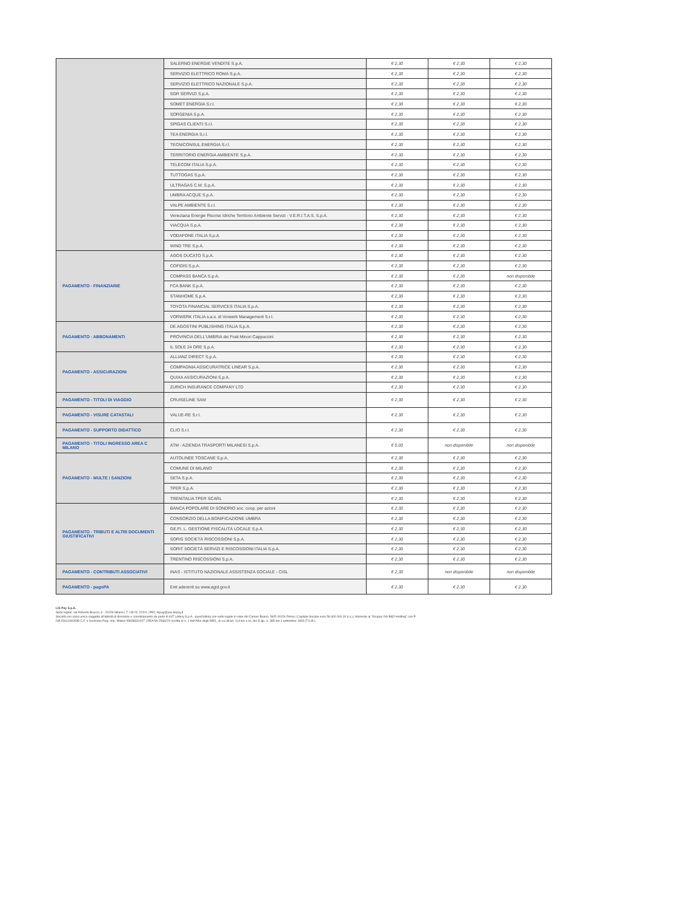| | SALERNO ENERGIE VENDITE S.p.A. | € 2,30 | € 2,30 | € 2,30 |
| | SERVIZIO ELETTRICO ROMA S.p.A. | € 2,30 | € 2,30 | € 2,30 |
| | SERVIZIO ELETTRICO NAZIONALE S.p.A. | € 2,30 | € 2,30 | € 2,30 |
| | SGR SERVIZI S.p.A. | € 2,30 | € 2,30 | € 2,30 |
| | SOMET ENERGIA S.r.l. | € 2,30 | € 2,30 | € 2,30 |
| | SORGENIA S.p.A. | € 2,30 | € 2,30 | € 2,30 |
| | SPIGAS CLIENTI S.r.l. | € 2,30 | € 2,30 | € 2,30 |
| | TEA ENERGIA S.r.l. | € 2,30 | € 2,30 | € 2,30 |
| | TECNICONSUL ENERGIA S.r.l. | € 2,30 | € 2,30 | € 2,30 |
| | TERRITORIO ENERGIA AMBIENTE S.p.A. | € 2,30 | € 2,30 | € 2,30 |
| | TELECOM ITALIA S.p.A. | € 2,30 | € 2,30 | € 2,30 |
| | TUTTOGAS S.p.A. | € 2,30 | € 2,30 | € 2,30 |
| | ULTRAGAS C.M. S.p.A. | € 2,30 | € 2,30 | € 2,30 |
| | UMBRA ACQUE S.p.A. | € 2,30 | € 2,30 | € 2,30 |
| | VALPE AMBIENTE S.r.l. | € 2,30 | € 2,30 | € 2,30 |
| | Veneziana Energie Risorse Idriche Territorio Ambiente Servizi - V.E.R.I.T.A.S. S.p.A. | € 2,30 | € 2,30 | € 2,30 |
| | VIACQUA S.p.A. | € 2,30 | € 2,30 | € 2,30 |
| | VODAFONE ITALIA S.p.A. | € 2,30 | € 2,30 | € 2,30 |
| | WIND TRE S.p.A. | € 2,30 | € 2,30 | € 2,30 |
| PAGAMENTO - FINANZIARIE | AGOS DUCATO S.p.A. | € 2,30 | € 2,30 | € 2,30 |
| | COFIDIS S.p.A. | € 2,30 | € 2,30 | € 2,30 |
| | COMPASS BANCA S.p.A. | € 2,30 | € 2,30 | non disponibile |
| | FCA BANK S.p.A. | € 2,30 | € 2,30 | € 2,30 |
| | STANHOME S.p.A. | € 2,30 | € 2,30 | € 2,30 |
| | TOYOTA FINANCIAL SERVICES ITALIA S.p.A. | € 2,30 | € 2,30 | € 2,30 |
| | VORWERK ITALIA s.a.s. di Vorwerk Management S.r.l. | € 2,30 | € 2,30 | € 2,30 |
| PAGAMENTO - ABBONAMENTI | DE AGOSTINI PUBLISHING ITALIA S.p.A. | € 2,30 | € 2,30 | € 2,30 |
| | PROVINCIA DELL'UMBRIA dei Frati Minori Cappuccini | € 2,30 | € 2,30 | € 2,30 |
| | IL SOLE 24 ORE S.p.A. | € 2,30 | € 2,30 | € 2,30 |
| PAGAMENTO - ASSICURAZIONI | ALLIANZ DIRECT S.p.A. | € 2,30 | € 2,30 | € 2,30 |
| | COMPAGNIA ASSICURATRICE LINEAR S.p.A. | € 2,30 | € 2,30 | € 2,30 |
| | QUIXA ASSICURAZIONI S.p.A. | € 2,30 | € 2,30 | € 2,30 |
| | ZURICH INSURANCE COMPANY LTD | € 2,30 | € 2,30 | € 2,30 |
| PAGAMENTO - TITOLI DI VIAGGIO | CRUISELINE SAM | € 2,30 | € 2,30 | € 2,30 |
| PAGAMENTO - VISURE CATASTALI | VALUE-RE S.r.l. | € 2,30 | € 2,30 | € 2,30 |
| PAGAMENTO - SUPPORTO DIDATTICO | CLIO S.r.l. | € 2,30 | € 2,30 | € 2,30 |
| PAGAMENTO - TITOLI INGRESSO AREA C MILANO | ATM - AZIENDA TRASPORTI MILANESI S.p.A. | € 0,00 | non disponibile | non disponibile |
| PAGAMENTO - MULTE / SANZIONI | AUTOLINEE TOSCANE S.p.A. | € 2,30 | € 2,30 | € 2,30 |
| | COMUNE DI MILANO | € 2,30 | € 2,30 | € 2,30 |
| | SETA S.p.A. | € 2,30 | € 2,30 | € 2,30 |
| | TPER S.p.A. | € 2,30 | € 2,30 | € 2,30 |
| | TRENITALIA TPER SCARL | € 2,30 | € 2,30 | € 2,30 |
| PAGAMENTO - TRIBUTI E ALTRI DOCUMENTI GIUSTIFICATIVI | BANCA POPOLARE DI SONDRIO soc. coop. per azioni | € 2,30 | € 2,30 | € 2,30 |
| | CONSORZIO DELLA BONIFICAZIONE UMBRA | € 2,30 | € 2,30 | € 2,30 |
| | GE.FI. L. GESTIONE FISCALITÀ LOCALE S.p.A. | € 2,30 | € 2,30 | € 2,30 |
| | SORIS SOCIETÀ RISCOSSIONI S.p.A. | € 2,30 | € 2,30 | € 2,30 |
| | SORIT SOCIETÀ SERVIZI E RISCOSSIONI ITALIA S.p.A. | € 2,30 | € 2,30 | € 2,30 |
| | TRENTINO RISCOSSIONI S.p.A. | € 2,30 | € 2,30 | € 2,30 |
| PAGAMENTO - CONTRIBUTI ASSOCIATIVI | INAS - ISTITUTO NAZIONALE ASSISTENZA SOCIALE - CISL | € 2,30 | non disponibile | non disponibile |
| PAGAMENTO - pagoPA | Enti aderenti su www.agid.gov.it | € 2,30 | € 2,30 | € 2,30 |
LIS Pay S.p.A.
Sede legale: via Roberto Bracco, 6 - 20159 Milano | T +39 02 22201 | PEC lispay@pec.lispay.it
Società con socio unico soggetta all'attività di direzione e coordinamento da parte di IGT Lottery S.p.A., quest'ultima con sede legale in viale del Campo Boario, 56/D 00154 Roma | Capitale Sociale euro 56.600.000,00 (i.v.) | Aderente al "Gruppo IVA B&D Holding" con P.
IVA 02611940038 C.F. e Iscrizione Reg. Imp. Milano 08658331007 | REA MI-2566220 Iscritta al n. 1 dell'Albo degli IMEL, di cui all'art. 114-bis e ss. del D.lgs. n. 385 del 1 settembre 1993 (T.U.B.).